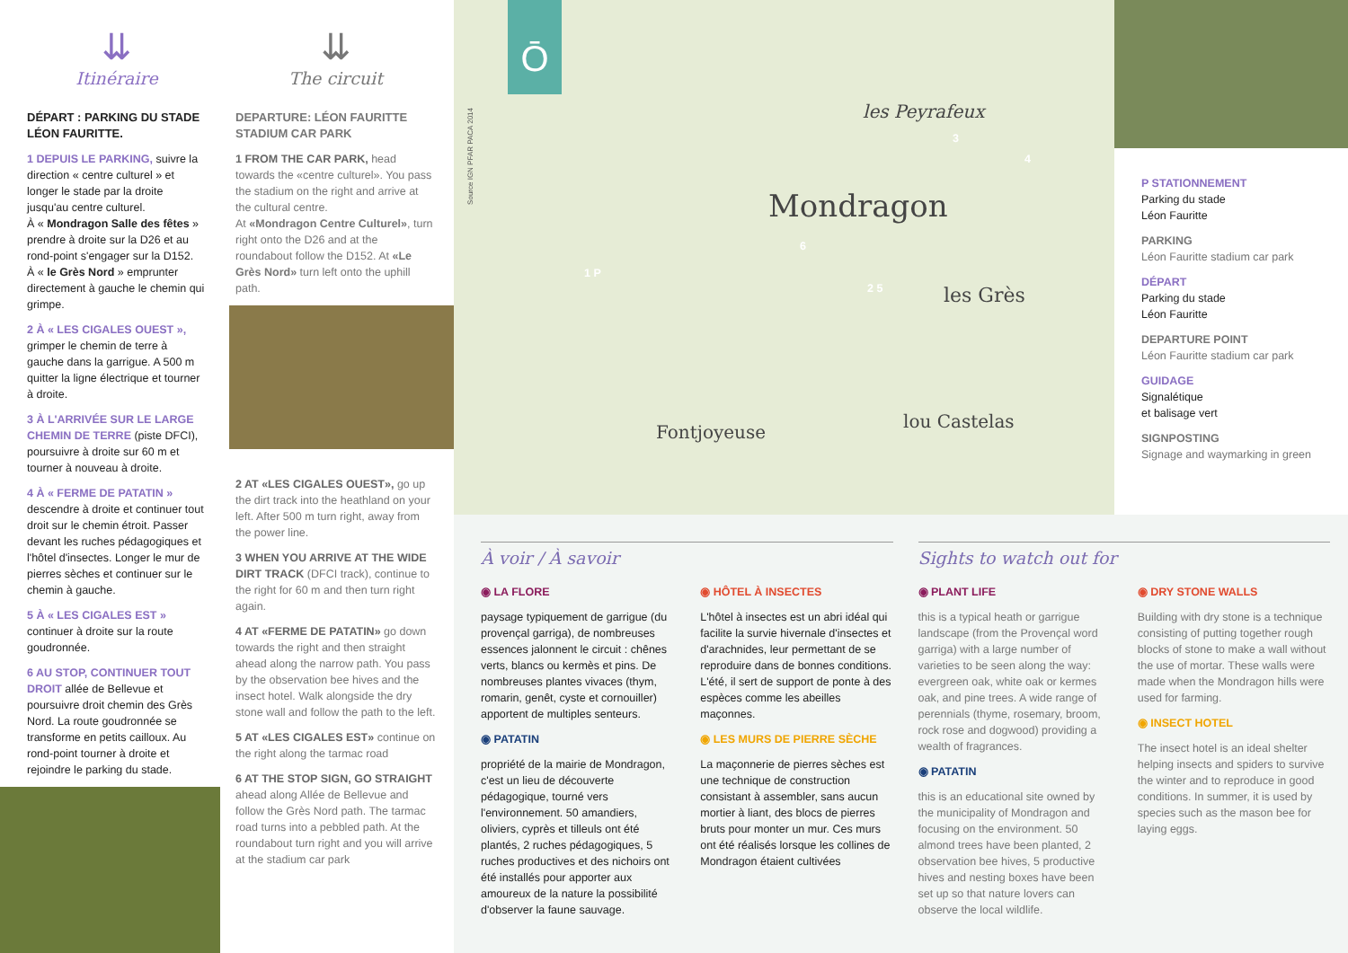⇊
Itinéraire
DÉPART : PARKING DU STADE LÉON FAURITTE.
1 DEPUIS LE PARKING, suivre la direction « centre culturel » et longer le stade par la droite jusqu'au centre culturel.
À « Mondragon Salle des fêtes » prendre à droite sur la D26 et au rond-point s'engager sur la D152.
À « le Grès Nord » emprunter directement à gauche le chemin qui grimpe.
2 À « LES CIGALES OUEST », grimper le chemin de terre à gauche dans la garrigue. A 500 m quitter la ligne électrique et tourner à droite.
3 À L'ARRIVÉE SUR LE LARGE CHEMIN DE TERRE (piste DFCI), poursuivre à droite sur 60 m et tourner à nouveau à droite.
4 À « FERME DE PATATIN » descendre à droite et continuer tout droit sur le chemin étroit. Passer devant les ruches pédagogiques et l'hôtel d'insectes. Longer le mur de pierres sèches et continuer sur le chemin à gauche.
5 À « LES CIGALES EST » continuer à droite sur la route goudronnée.
6 AU STOP, CONTINUER TOUT DROIT allée de Bellevue et poursuivre droit chemin des Grès Nord. La route goudronnée se transforme en petits cailloux. Au rond-point tourner à droite et rejoindre le parking du stade.
⇊
The circuit
DEPARTURE: LÉON FAURITTE STADIUM CAR PARK
1 FROM THE CAR PARK, head towards the «centre culturel». You pass the stadium on the right and arrive at the cultural centre.
At «Mondragon Centre Culturel», turn right onto the D26 and at the roundabout follow the D152. At «Le Grès Nord» turn left onto the uphill path.
2 AT «LES CIGALES OUEST», go up the dirt track into the heathland on your left. After 500 m turn right, away from the power line.
3 WHEN YOU ARRIVE AT THE WIDE DIRT TRACK (DFCI track), continue to the right for 60 m and then turn right again.
4 AT «FERME DE PATATIN» go down towards the right and then straight ahead along the narrow path. You pass by the observation bee hives and the insect hotel. Walk alongside the dry stone wall and follow the path to the left.
5 AT «LES CIGALES EST» continue on the right along the tarmac road
6 AT THE STOP SIGN, GO STRAIGHT ahead along Allée de Bellevue and follow the Grès Nord path. The tarmac road turns into a pebbled path. At the roundabout turn right and you will arrive at the stadium car park
Ō
Source IGN PFAR PACA 2014
Mondragon
les Peyrafeux
les Grès
lou Castelas
Fontjoyeuse
1 P
3
4
6
2 5
P STATIONNEMENT
Parking du stade
Léon Fauritte
PARKING
Léon Fauritte stadium car park
DÉPART
Parking du stade
Léon Fauritte
DEPARTURE POINT
Léon Fauritte stadium car park
GUIDAGE
Signalétique
et balisage vert
SIGNPOSTING
Signage and waymarking in green
À voir / À savoir
◉ LA FLORE
paysage typiquement de garrigue (du provençal garriga), de nombreuses essences jalonnent le circuit : chênes verts, blancs ou kermès et pins. De nombreuses plantes vivaces (thym, romarin, genêt, cyste et cornouiller) apportent de multiples senteurs.
◉ PATATIN
propriété de la mairie de Mondragon, c'est un lieu de découverte pédagogique, tourné vers l'environnement. 50 amandiers, oliviers, cyprès et tilleuls ont été plantés, 2 ruches pédagogiques, 5 ruches productives et des nichoirs ont été installés pour apporter aux amoureux de la nature la possibilité d'observer la faune sauvage.
◉ HÔTEL À INSECTES
L'hôtel à insectes est un abri idéal qui facilite la survie hivernale d'insectes et d'arachnides, leur permettant de se reproduire dans de bonnes conditions. L'été, il sert de support de ponte à des espèces comme les abeilles maçonnes.
◉ LES MURS DE PIERRE SÈCHE
La maçonnerie de pierres sèches est une technique de construction consistant à assembler, sans aucun mortier à liant, des blocs de pierres bruts pour monter un mur. Ces murs ont été réalisés lorsque les collines de Mondragon étaient cultivées
Sights to watch out for
◉ PLANT LIFE
this is a typical heath or garrigue landscape (from the Provençal word garriga) with a large number of varieties to be seen along the way: evergreen oak, white oak or kermes oak, and pine trees. A wide range of perennials (thyme, rosemary, broom, rock rose and dogwood) providing a wealth of fragrances.
◉ PATATIN
this is an educational site owned by the municipality of Mondragon and focusing on the environment. 50 almond trees have been planted, 2 observation bee hives, 5 productive hives and nesting boxes have been set up so that nature lovers can observe the local wildlife.
◉ DRY STONE WALLS
Building with dry stone is a technique consisting of putting together rough blocks of stone to make a wall without the use of mortar. These walls were made when the Mondragon hills were used for farming.
◉ INSECT HOTEL
The insect hotel is an ideal shelter helping insects and spiders to survive the winter and to reproduce in good conditions. In summer, it is used by species such as the mason bee for laying eggs.